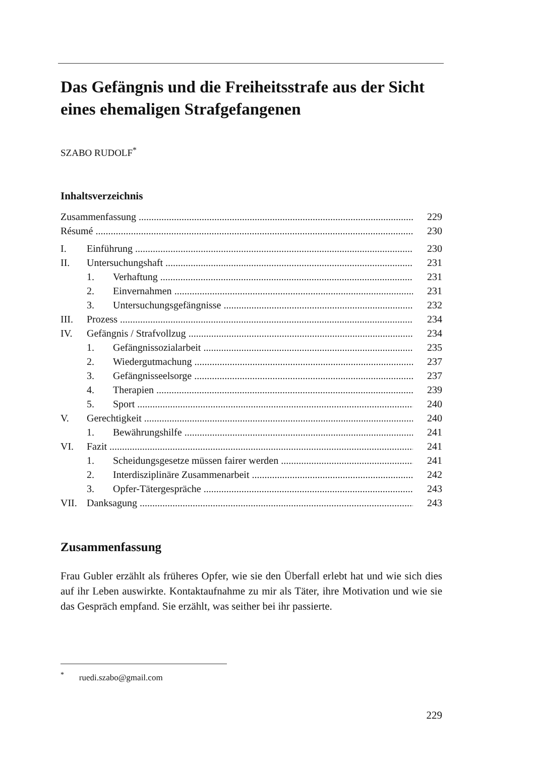Das Gefängnis und die Freiheitsstrafe aus der Sicht eines ehemaligen Strafgefangenen
SZABO RUDOLF<sup>*</sup>
Inhaltsverzeichnis
Zusammenfassung 229
Résumé 230
I. Einführung 230
II. Untersuchungshaft 231
1. Verhaftung 231
2. Einvernahmen 231
3. Untersuchungsgefängnisse 232
III. Prozess 234
IV. Gefängnis / Strafvollzug 234
1. Gefängnissozialarbeit 235
2. Wiedergutmachung 237
3. Gefängnisseelsorge 237
4. Therapien 239
5. Sport 240
V. Gerechtigkeit 240
1. Bewährungshilfe 241
VI. Fazit 241
1. Scheidungsgesetze müssen fairer werden 241
2. Interdisziplinäre Zusammenarbeit 242
3. Opfer-Tätergespräche 243
VII. Danksagung 243
Zusammenfassung
Frau Gubler erzählt als früheres Opfer, wie sie den Überfall erlebt hat und wie sich dies auf ihr Leben auswirkte. Kontaktaufnahme zu mir als Täter, ihre Motivation und wie sie das Gespräch empfand. Sie erzählt, was seither bei ihr passierte.
<sup>*</sup> ruedi.szabo@gmail.com
229